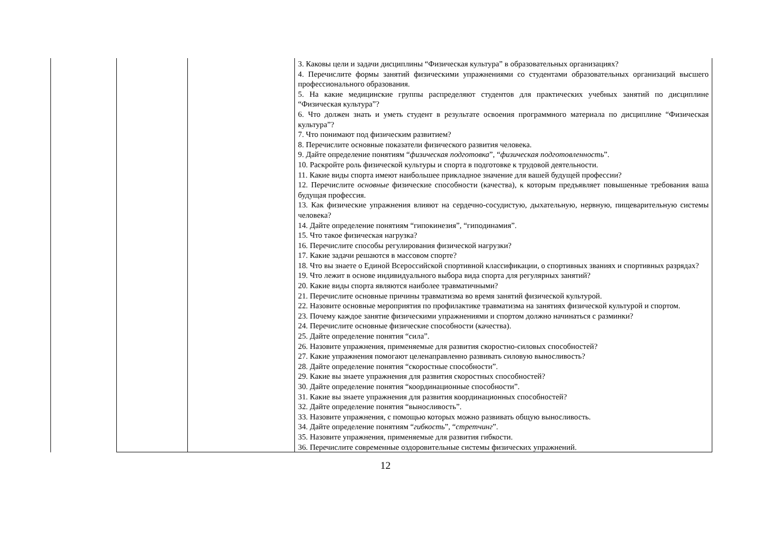| | | | 3. Каковы цели и задачи дисциплины “Физическая культура” в образовательных организациях? 4. Перечислите формы занятий физическими упражнениями со студентами образовательных организаций высшего профессионального образования. 5. На какие медицинские группы распределяют студентов для практических учебных занятий по дисциплине “Физическая культура”? 6. Что должен знать и уметь студент в результате освоения программного материала по дисциплине “Физическая культура”? 7. Что понимают под физическим развитием? 8. Перечислите основные показатели физического развития человека. 9. Дайте определение понятиям “ физическая подготовка ”, “ физическая подготовленность ”. 10. Раскройте роль физической культуры и спорта в подготовке к трудовой деятельности. 11. Какие виды спорта имеют наибольшее прикладное значение для вашей будущей профессии? 12. Перечислите основные физические способности (качества), к которым предъявляет повышенные требования ваша будущая профессия. 13. Как физические упражнения влияют на сердечно-сосудистую, дыхательную, нервную, пищеварительную системы человека? 14. Дайте определение понятиям “гипокинезия”, “гиподинамия”. 15. Что такое физическая нагрузка? 16. Перечислите способы регулирования физической нагрузки? 17. Какие задачи решаются в массовом спорте? 18. Что вы знаете о Единой Всероссийской спортивной классификации, о спортивных званиях и спортивных разрядах? 19. Что лежит в основе индивидуального выбора вида спорта для регулярных занятий? 20. Какие виды спорта являются наиболее травматичными? 21. Перечислите основные причины травматизма во время занятий физической культурой. 22. Назовите основные мероприятия по профилактике травматизма на занятиях физической культурой и спортом. 23. Почему каждое занятие физическими упражнениями и спортом должно начинаться с разминки? 24. Перечислите основные физические способности (качества). 25. Дайте определение понятия “сила”. 26. Назовите упражнения, применяемые для развития скоростно-силовых способностей? 27. Какие упражнения помогают целенаправленно развивать силовую выносливость? 28. Дайте определение понятия “скоростные способности”. 29. Какие вы знаете упражнения для развития скоростных способностей? 30. Дайте определение понятия “координационные способности”. 31. Какие вы знаете упражнения для развития координационных способностей? 32. Дайте определение понятия “выносливость”. 33. Назовите упражнения, с помощью которых можно развивать общую выносливость. 34. Дайте определение понятиям “ гибкость ”, “ стретчинг ”. 35. Назовите упражнения, применяемые для развития гибкости. 36. Перечислите современные оздоровительные системы физических упражнений. |
12